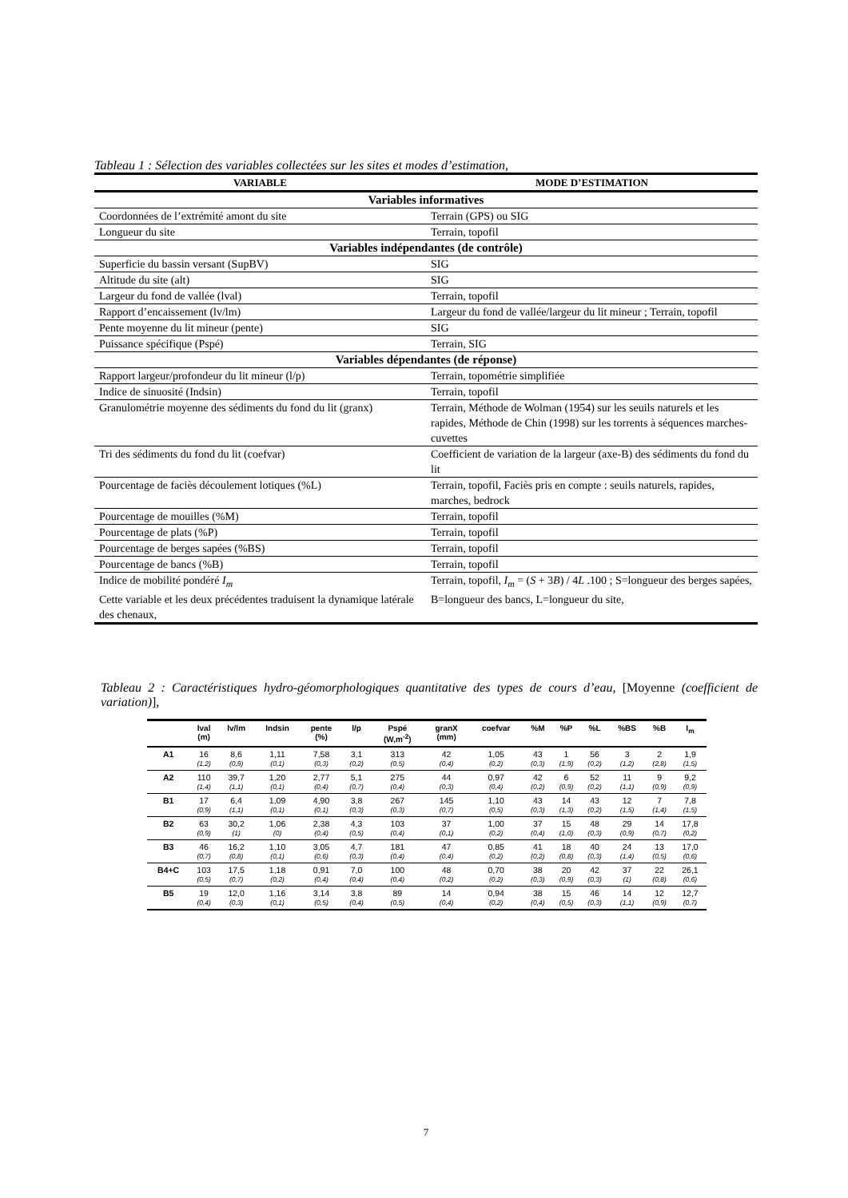Tableau 1 : Sélection des variables collectées sur les sites et modes d’estimation,
| VARIABLE | MODE D’ESTIMATION |
| --- | --- |
| Variables informatives | |
| Coordonnées de l’extrémité amont du site | Terrain (GPS) ou SIG |
| Longueur du site | Terrain, topofil |
| Variables indépendantes (de contrôle) | |
| Superficie du bassin versant (SupBV) | SIG |
| Altitude du site (alt) | SIG |
| Largeur du fond de vallée (lval) | Terrain, topofil |
| Rapport d’encaissement (lv/lm) | Largeur du fond de vallée/largeur du lit mineur ; Terrain, topofil |
| Pente moyenne du lit mineur (pente) | SIG |
| Puissance spécifique (Pspé) | Terrain, SIG |
| Variables dépendantes (de réponse) | |
| Rapport largeur/profondeur du lit mineur (l/p) | Terrain, topométrie simplifiée |
| Indice de sinuosité (Indsin) | Terrain, topofil |
| Granulométrie moyenne des sédiments du fond du lit (granx) | Terrain, Méthode de Wolman (1954) sur les seuils naturels et les rapides, Méthode de Chin (1998) sur les torrents à séquences marches-cuvettes |
| Tri des sédiments du fond du lit (coefvar) | Coefficient de variation de la largeur (axe-B) des sédiments du fond du lit |
| Pourcentage de faciès découlement lotiques (%L) | Terrain, topofil, Faciès pris en compte : seuils naturels, rapides, marches, bedrock |
| Pourcentage de mouilles (%M) | Terrain, topofil |
| Pourcentage de plats (%P) | Terrain, topofil |
| Pourcentage de berges sapées (%BS) | Terrain, topofil |
| Pourcentage de bancs (%B) | Terrain, topofil |
| Indice de mobilité pondéré I<sub>m</sub> Cette variable et les deux précédentes traduisent la dynamique latérale des chenaux, | Terrain, topofil, I<sub>m</sub> = ( S + 3 B ) / 4 L .100 ; S=longueur des berges sapées, B=longueur des bancs, L=longueur du site, |
Tableau 2 : Caractéristiques hydro-géomorphologiques quantitative des types de cours d’eau, [Moyenne (coefficient de variation)],
| | lval (m) | lv/lm | Indsin | pente (%) | l/p | Pspé (W,m<sup>-2</sup>) | granX (mm) | coefvar | %M | %P | %L | %BS | %B | I<sub>m</sub> |
| --- | --- | --- | --- | --- | --- | --- | --- | --- | --- | --- | --- | --- | --- | --- |
| A1 | 16 (1,2) | 8,6 (0,9) | 1,11 (0,1) | 7,58 (0,3) | 3,1 (0,2) | 313 (0,5) | 42 (0,4) | 1,05 (0,2) | 43 (0,3) | 1 (1,9) | 56 (0,2) | 3 (1,2) | 2 (2,8) | 1,9 (1,5) |
| A2 | 110 (1,4) | 39,7 (1,1) | 1,20 (0,1) | 2,77 (0,4) | 5,1 (0,7) | 275 (0,4) | 44 (0,3) | 0,97 (0,4) | 42 (0,2) | 6 (0,9) | 52 (0,2) | 11 (1,1) | 9 (0,9) | 9,2 (0,9) |
| B1 | 17 (0,9) | 6,4 (1,1) | 1,09 (0,1) | 4,90 (0,1) | 3,8 (0,3) | 267 (0,3) | 145 (0,7) | 1,10 (0,5) | 43 (0,3) | 14 (1,3) | 43 (0,2) | 12 (1,5) | 7 (1,4) | 7,8 (1,5) |
| B2 | 63 (0,9) | 30,2 (1) | 1,06 (0) | 2,38 (0,4) | 4,3 (0,5) | 103 (0,4) | 37 (0,1) | 1,00 (0,2) | 37 (0,4) | 15 (1,0) | 48 (0,3) | 29 (0,9) | 14 (0,7) | 17,8 (0,2) |
| B3 | 46 (0,7) | 16,2 (0,8) | 1,10 (0,1) | 3,05 (0,6) | 4,7 (0,3) | 181 (0,4) | 47 (0,4) | 0,85 (0,2) | 41 (0,2) | 18 (0,8) | 40 (0,3) | 24 (1,4) | 13 (0,5) | 17,0 (0,6) |
| B4+C | 103 (0,5) | 17,5 (0,7) | 1,18 (0,2) | 0,91 (0,4) | 7,0 (0,4) | 100 (0,4) | 48 (0,2) | 0,70 (0,2) | 38 (0,3) | 20 (0,9) | 42 (0,3) | 37 (1) | 22 (0,8) | 26,1 (0,6) |
| B5 | 19 (0,4) | 12,0 (0,3) | 1,16 (0,1) | 3,14 (0,5) | 3,8 (0,4) | 89 (0,5) | 14 (0,4) | 0,94 (0,2) | 38 (0,4) | 15 (0,5) | 46 (0,3) | 14 (1,1) | 12 (0,9) | 12,7 (0,7) |
7